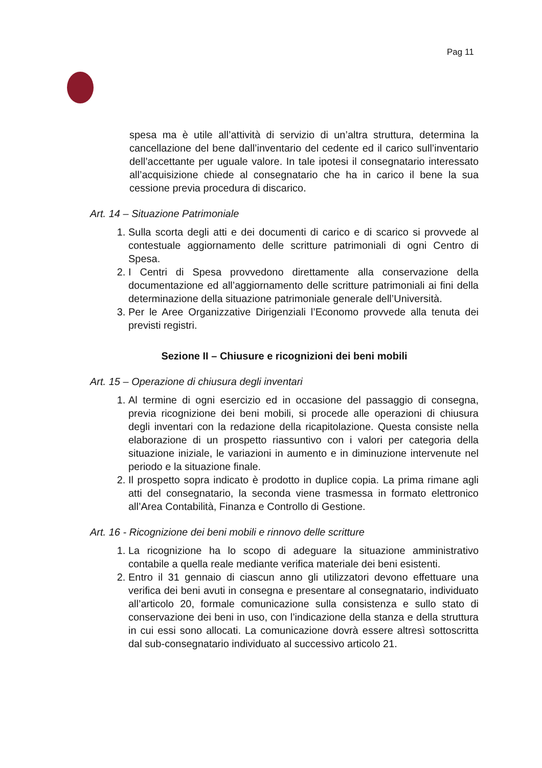Pag 11
spesa ma è utile all’attività di servizio di un’altra struttura, determina la cancellazione del bene dall’inventario del cedente ed il carico sull’inventario dell’accettante per uguale valore. In tale ipotesi il consegnatario interessato all’acquisizione chiede al consegnatario che ha in carico il bene la sua cessione previa procedura di discarico.
Art. 14 – Situazione Patrimoniale
1. Sulla scorta degli atti e dei documenti di carico e di scarico si provvede al contestuale aggiornamento delle scritture patrimoniali di ogni Centro di Spesa.
2. I Centri di Spesa provvedono direttamente alla conservazione della documentazione ed all’aggiornamento delle scritture patrimoniali ai fini della determinazione della situazione patrimoniale generale dell’Università.
3. Per le Aree Organizzative Dirigenziali l’Economo provvede alla tenuta dei previsti registri.
Sezione II – Chiusure e ricognizioni dei beni mobili
Art. 15 – Operazione di chiusura degli inventari
1. Al termine di ogni esercizio ed in occasione del passaggio di consegna, previa ricognizione dei beni mobili, si procede alle operazioni di chiusura degli inventari con la redazione della ricapitolazione. Questa consiste nella elaborazione di un prospetto riassuntivo con i valori per categoria della situazione iniziale, le variazioni in aumento e in diminuzione intervenute nel periodo e la situazione finale.
2. Il prospetto sopra indicato è prodotto in duplice copia. La prima rimane agli atti del consegnatario, la seconda viene trasmessa in formato elettronico all’Area Contabilità, Finanza e Controllo di Gestione.
Art. 16 - Ricognizione dei beni mobili e rinnovo delle scritture
1. La ricognizione ha lo scopo di adeguare la situazione amministrativo contabile a quella reale mediante verifica materiale dei beni esistenti.
2. Entro il 31 gennaio di ciascun anno gli utilizzatori devono effettuare una verifica dei beni avuti in consegna e presentare al consegnatario, individuato all’articolo 20, formale comunicazione sulla consistenza e sullo stato di conservazione dei beni in uso, con l’indicazione della stanza e della struttura in cui essi sono allocati. La comunicazione dovrà essere altresì sottoscritta dal sub-consegnatario individuato al successivo articolo 21.